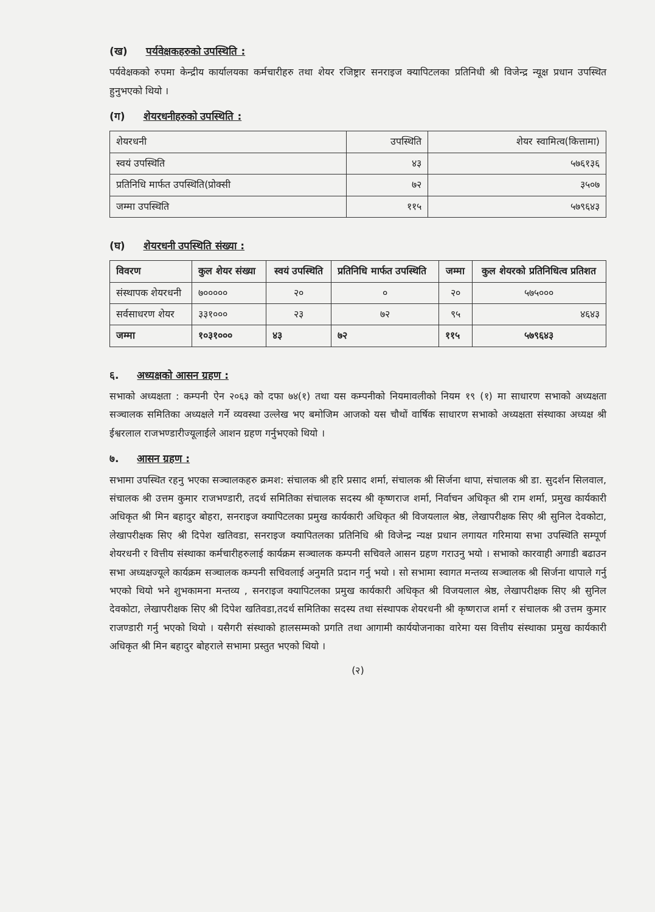(ख) पर्यवेक्षकहरुको उपस्थिति :
पर्यवेक्षकको रुपमा केन्द्रीय कार्यालयका कर्मचारीहरु तथा शेयर रजिष्ट्रार सनराइज क्यापिटलका प्रतिनिधी श्री विजेन्द्र न्यूक्ष प्रधान उपस्थित हुनुभएको थियो ।
(ग) शेयरधनीहरुको उपस्थिति :
| शेयरधनी | उपस्थिति | शेयर स्वामित्व(कित्तामा) |
| स्वयं उपस्थिति | ४३ | ५७६१३६ |
| प्रतिनिधि मार्फत उपस्थिति(प्रोक्सी | ७२ | ३५०७ |
| जम्मा उपस्थिति | ११५ | ५७९६४३ |
(घ) शेयरधनी उपस्थिति संख्या :
| विवरण | कुल शेयर संख्या | स्वयं उपस्थिति | प्रतिनिधि मार्फत उपस्थिति | जम्मा | कुल शेयरको प्रतिनिधित्व प्रतिशत |
| --- | --- | --- | --- | --- | --- |
| संस्थापक शेयरधनी | ७००००० | २० | ० | २० | ५७५००० |
| सर्वसाधरण शेयर | ३३१००० | २३ | ७२ | ९५ | ४६४३ |
| जम्मा | १०३१००० | ४३ | ७२ | ११५ | ५७९६४३ |
६. अध्यक्षको आसन ग्रहण :
सभाको अध्यक्षता : कम्पनी ऐन २०६३ को दफा ७४(१) तथा यस कम्पनीको नियमावलीको नियम १९ (१) मा साधारण सभाको अध्यक्षता सञ्चालक समितिका अध्यक्षले गर्ने व्यवस्था उल्लेख भए बमोजिम आजको यस चौथों वार्षिक साधारण सभाको अध्यक्षता संस्थाका अध्यक्ष श्री ईश्वरलाल राजभण्डारीज्यूलाईले आशन ग्रहण गर्नुभएको थियो ।
७. आसन ग्रहण :
सभामा उपस्थित रहनु भएका सञ्चालकहरु क्रमश: संचालक श्री हरि प्रसाद शर्मा, संचालक श्री सिर्जना थापा, संचालक श्री डा. सुदर्शन सिलवाल, संचालक श्री उत्तम कुमार राजभण्डारी, तदर्थ समितिका संचालक सदस्य श्री कृष्णराज शर्मा, निर्वाचन अधिकृत श्री राम शर्मा, प्रमुख कार्यकारी अधिकृत श्री मिन बहादुर बोहरा, सनराइज क्यापिटलका प्रमुख कार्यकारी अधिकृत श्री विजयलाल श्रेष्ठ, लेखापरीक्षक सिए श्री सुनिल देवकोटा, लेखापरीक्षक सिए श्री दिपेश खतिवडा, सनराइज क्यापितलका प्रतिनिधि श्री विजेन्द्र न्यक्ष प्रधान लगायत गरिमाया सभा उपस्थिति सम्पूर्ण शेयरधनी र वित्तीय संस्थाका कर्मचारीहरुलाई कार्यक्रम सञ्चालक कम्पनी सचिवले आसन ग्रहण गराउनु भयो । सभाको कारवाही अगाडी बढाउन सभा अध्यक्षज्यूले कार्यक्रम सञ्चालक कम्पनी सचिवलाई अनुमति प्रदान गर्नु भयो । सो सभामा स्वागत मन्तव्य सञ्चालक श्री सिर्जना थापाले गर्नु भएको थियो भने शुभकामना मन्तव्य , सनराइज क्यापिटलका प्रमुख कार्यकारी अधिकृत श्री विजयलाल श्रेष्ठ, लेखापरीक्षक सिए श्री सुनिल देवकोटा, लेखापरीक्षक सिए श्री दिपेश खतिवडा,तदर्थ समितिका सदस्य तथा संस्थापक शेयरधनी श्री कृष्णराज शर्मा र संचालक श्री उत्तम कुमार राजण्डारी गर्नु भएको थियो । यसैगरी संस्थाको हालसम्मको प्रगति तथा आगामी कार्ययोजनाका वारेमा यस वित्तीय संस्थाका प्रमुख कार्यकारी अधिकृत श्री मिन बहादुर बोहराले सभामा प्रस्तुत भएको थियो ।
(२)